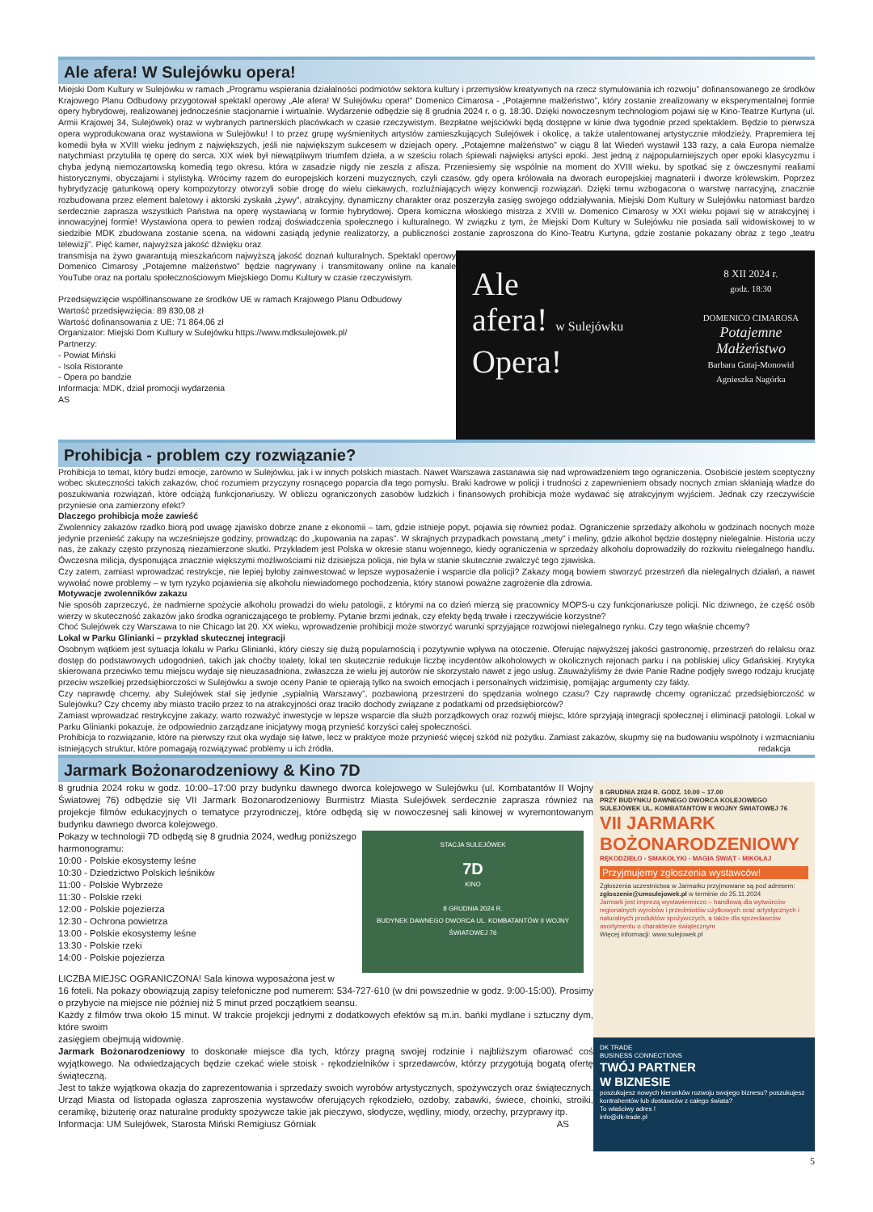Ale afera! W Sulejówku opera!
Miejski Dom Kultury w Sulejówku w ramach „Programu wspierania działalności podmiotów sektora kultury i przemysłów kreatywnych na rzecz stymulowania ich rozwoju” dofinansowanego ze środków Krajowego Planu Odbudowy przygotował spektakl operowy „Ale afera! W Sulejówku opera!” Domenico Cimarosa - „Potajemne małżeństwo”, który zostanie zrealizowany w eksperymentalnej formie opery hybrydowej, realizowanej jednocześnie stacjonarnie i wirtualnie. Wydarzenie odbędzie się 8 grudnia 2024 r. o g. 18:30. Dzięki nowoczesnym technologiom pojawi się w Kino-Teatrze Kurtyna (ul. Armii Krajowej 34, Sulejówek) oraz w wybranych partnerskich placówkach w czasie rzeczywistym. Bezpłatne wejściówki będą dostępne w kinie dwa tygodnie przed spektaklem. Będzie to pierwsza opera wyprodukowana oraz wystawiona w Sulejówku! I to przez grupę wyśmienitych artystów zamieszkujących Sulejówek i okolicę, a także utalentowanej artystycznie młodzieży. Prapremiera tej komedii była w XVIII wieku jednym z największych, jeśli nie największym sukcesem w dziejach opery. „Potajemne małżeństwo” w ciągu 8 lat Wiedeń wystawił 133 razy, a cała Europa niemalże natychmiast przytuliła tę operę do serca. XIX wiek był niewątpliwym triumfem dzieła, a w sześciu rolach śpiewali najwięksi artyści epoki. Jest jedną z najpopularniejszych oper epoki klasycyzmu i chyba jedyną niemozartowską komedią tego okresu, która w zasadzie nigdy nie zeszła z afisza. Przeniesiemy się wspólnie na moment do XVIII wieku, by spotkać się z ówczesnymi realiami historycznymi, obyczajami i stylistyką. Wrócimy razem do europejskich korzeni muzycznych, czyli czasów, gdy opera królowała na dworach europejskiej magnaterii i dworze królewskim. Poprzez hybrydyzację gatunkową opery kompozytorzy otworzyli sobie drogę do wielu ciekawych, rozluźniających więzy konwencji rozwiązań. Dzięki temu wzbogacona o warstwę narracyjną, znacznie rozbudowana przez element baletowy i aktorski zyskała „żywy”, atrakcyjny, dynamiczny charakter oraz poszerzyła zasięg swojego oddziaływania. Miejski Dom Kultury w Sulejówku natomiast bardzo serdecznie zaprasza wszystkich Państwa na operę wystawianą w formie hybrydowej. Opera komiczna włoskiego mistrza z XVIII w. Domenico Cimarosy w XXI wieku pojawi się w atrakcyjnej i innowacyjnej formie! Wystawiona opera to pewien rodzaj doświadczenia społecznego i kulturalnego. W związku z tym, że Miejski Dom Kultury w Sulejówku nie posiada sali widowiskowej to w siedzibie MDK zbudowana zostanie scena, na widowni zasiądą jedynie realizatorzy, a publiczności zostanie zaproszona do Kino-Teatru Kurtyna, gdzie zostanie pokazany obraz z tego „teatru telewizji”. Pięć kamer, najwyższa jakość dźwięku oraz
transmisja na żywo gwarantują mieszkańcom najwyższą jakość doznań kulturalnych. Spektakl operowy Domenico Cimarosy „Potajemne małżeństwo” będzie nagrywany i transmitowany online na kanale YouTube oraz na portalu społecznościowym Miejskiego Domu Kultury w czasie rzeczywistym.
Przedsięwzięcie współfinansowane ze środków UE w ramach Krajowego Planu Odbudowy
Wartość przedsięwzięcia: 89 830,08 zł
Wartość dofinansowania z UE: 71 864,06 zł
Organizator: Miejski Dom Kultury w Sulejówku https://www.mdksulejowek.pl/
Partnerzy:
- Powiat Miński
- Isola Ristorante
- Opera po bandzie
Informacja: MDK, dział promocji wydarzenia
AS
Ale
afera! w Sulejówku
Opera!
8 XII 2024 r.
godz. 18:30
DOMENICO CIMAROSA
Potajemne
Małżeństwo
Barbara Gutaj-Monowid
Agnieszka Nagórka
Prohibicja - problem czy rozwiązanie?
Prohibicja to temat, który budzi emocje, zarówno w Sulejówku, jak i w innych polskich miastach. Nawet Warszawa zastanawia się nad wprowadzeniem tego ograniczenia. Osobiście jestem sceptyczny wobec skuteczności takich zakazów, choć rozumiem przyczyny rosnącego poparcia dla tego pomysłu. Braki kadrowe w policji i trudności z zapewnieniem obsady nocnych zmian skłaniają władze do poszukiwania rozwiązań, które odciążą funkcjonariuszy. W obliczu ograniczonych zasobów ludzkich i finansowych prohibicja może wydawać się atrakcyjnym wyjściem. Jednak czy rzeczywiście przyniesie ona zamierzony efekt?
Dlaczego prohibicja może zawieść
Zwolennicy zakazów rzadko biorą pod uwagę zjawisko dobrze znane z ekonomii – tam, gdzie istnieje popyt, pojawia się również podaż. Ograniczenie sprzedaży alkoholu w godzinach nocnych może jedynie przenieść zakupy na wcześniejsze godziny, prowadząc do „kupowania na zapas”. W skrajnych przypadkach powstaną „mety” i meliny, gdzie alkohol będzie dostępny nielegalnie. Historia uczy nas, że zakazy często przynoszą niezamierzone skutki. Przykładem jest Polska w okresie stanu wojennego, kiedy ograniczenia w sprzedaży alkoholu doprowadziły do rozkwitu nielegalnego handlu. Ówczesna milicja, dysponująca znacznie większymi możliwościami niż dzisiejsza policja, nie była w stanie skutecznie zwalczyć tego zjawiska.
Czy zatem, zamiast wprowadzać restrykcje, nie lepiej byłoby zainwestować w lepsze wyposażenie i wsparcie dla policji? Zakazy mogą bowiem stworzyć przestrzeń dla nielegalnych działań, a nawet wywołać nowe problemy – w tym ryzyko pojawienia się alkoholu niewiadomego pochodzenia, który stanowi poważne zagrożenie dla zdrowia.
Motywacje zwolenników zakazu
Nie sposób zaprzeczyć, że nadmierne spożycie alkoholu prowadzi do wielu patologii, z którymi na co dzień mierzą się pracownicy MOPS-u czy funkcjonariusze policji. Nic dziwnego, że część osób wierzy w skuteczność zakazów jako środka ograniczającego te problemy. Pytanie brzmi jednak, czy efekty będą trwałe i rzeczywiście korzystne?
Choć Sulejówek czy Warszawa to nie Chicago lat 20. XX wieku, wprowadzenie prohibicji może stworzyć warunki sprzyjające rozwojowi nielegalnego rynku. Czy tego właśnie chcemy?
Lokal w Parku Glinianki – przykład skutecznej integracji
Osobnym wątkiem jest sytuacja lokalu w Parku Glinianki, który cieszy się dużą popularnością i pozytywnie wpływa na otoczenie. Oferując najwyższej jakości gastronomię, przestrzeń do relaksu oraz dostęp do podstawowych udogodnień, takich jak choćby toalety, lokal ten skutecznie redukuje liczbę incydentów alkoholowych w okolicznych rejonach parku i na pobliskiej ulicy Gdańskiej. Krytyka skierowana przeciwko temu miejscu wydaje się nieuzasadniona, zwłaszcza że wielu jej autorów nie skorzystało nawet z jego usług. Zauważyliśmy że dwie Panie Radne podjęły swego rodzaju krucjatę przeciw wszelkiej przedsiębiorczości w Sulejówku a swoje oceny Panie te opierają tylko na swoich emocjach i personalnych widzimisię, pomijając argumenty czy fakty.
Czy naprawdę chcemy, aby Sulejówek stał się jedynie „sypialnią Warszawy”, pozbawioną przestrzeni do spędzania wolnego czasu? Czy naprawdę chcemy ograniczać przedsiębiorczość w Sulejówku? Czy chcemy aby miasto traciło przez to na atrakcyjności oraz traciło dochody związane z podatkami od przedsiębiorców?
Zamiast wprowadzać restrykcyjne zakazy, warto rozważyć inwestycje w lepsze wsparcie dla służb porządkowych oraz rozwój miejsc, które sprzyjają integracji społecznej i eliminacji patologii. Lokal w Parku Glinianki pokazuje, że odpowiednio zarządzane inicjatywy mogą przynieść korzyści całej społeczności.
Prohibicja to rozwiązanie, które na pierwszy rzut oka wydaje się łatwe, lecz w praktyce może przynieść więcej szkód niż pożytku. Zamiast zakazów, skupmy się na budowaniu wspólnoty i wzmacnianiu istniejących struktur, które pomagają rozwiązywać problemy u ich źródła. redakcja
Jarmark Bożonarodzeniowy & Kino 7D
8 grudnia 2024 roku w godz. 10:00–17:00 przy budynku dawnego dworca kolejowego w Sulejówku (ul. Kombatantów II Wojny Światowej 76) odbędzie się VII Jarmark Bożonarodzeniowy Burmistrz Miasta Sulejówek serdecznie zaprasza również na projekcje filmów edukacyjnych o tematyce przyrodniczej, które odbędą się w nowoczesnej sali kinowej w wyremontowanym budynku dawnego dworca kolejowego.
Pokazy w technologii 7D odbędą się 8 grudnia 2024, według poniższego harmonogramu:
10:00 - Polskie ekosystemy leśne
10:30 - Dziedzictwo Polskich leśników
11:00 - Polskie Wybrzeże
11:30 - Polskie rzeki
12:00 - Polskie pojezierza
12:30 - Ochrona powietrza
13:00 - Polskie ekosystemy leśne
13:30 - Polskie rzeki
14:00 - Polskie pojezierza
STACJA SULEJÓWEK
7D
KINO
8 GRUDNIA 2024 R.
BUDYNEK DAWNEGO DWORCA UL. KOMBATANTÓW II WOJNY ŚWIATOWEJ 76
LICZBA MIEJSC OGRANICZONA! Sala kinowa wyposażona jest w
16 foteli. Na pokazy obowiązują zapisy telefoniczne pod numerem: 534-727-610 (w dni powszednie w godz. 9:00-15:00). Prosimy o przybycie na miejsce nie później niż 5 minut przed początkiem seansu.
Każdy z filmów trwa około 15 minut. W trakcie projekcji jednymi z dodatkowych efektów są m.in. bańki mydlane i sztuczny dym, które swoim
zasięgiem obejmują widownię.
Jarmark Bożonarodzeniowy to doskonałe miejsce dla tych, którzy pragną swojej rodzinie i najbliższym ofiarować coś wyjątkowego. Na odwiedzających będzie czekać wiele stoisk - rękodzielników i sprzedawców, którzy przygotują bogatą ofertę świąteczną.
Jest to także wyjątkowa okazja do zaprezentowania i sprzedaży swoich wyrobów artystycznych, spożywczych oraz świątecznych. Urząd Miasta od listopada ogłasza zaproszenia wystawców oferujących rękodzieło, ozdoby, zabawki, świece, choinki, stroiki, ceramikę, biżuterię oraz naturalne produkty spożywcze takie jak pieczywo, słodycze, wędliny, miody, orzechy, przyprawy itp.
Informacja: UM Sulejówek, Starosta Miński Remigiusz Górniak AS
8 GRUDNIA 2024 R. GODZ. 10.00 – 17.00
PRZY BUDYNKU DAWNEGO DWORCA KOLEJOWEGO SULEJÓWEK UL. KOMBATANTÓW II WOJNY ŚWIATOWEJ 76
VII JARMARK
BOŻONARODZENIOWY
RĘKODZIEŁO - SMAKOŁYKI - MAGIA ŚWIĄT - MIKOŁAJ
Przyjmujemy zgłoszenia wystawców!
Zgłoszenia uczestnictwa w Jarmarku przyjmowane są pod adresem: zgloszenie@umsulejowek.pl w terminie do 25.11.2024
Jarmark jest imprezą wystawienniczo – handlową dla wytwórców regionalnych wyrobów i przedmiotów użytkowych oraz artystycznych i naturalnych produktów spożywczych, a także dla sprzedawców asortymentu o charakterze świątecznym
Więcej informacji: www.sulejowek.pl
DK TRADE
BUSINESS CONNECTIONS
TWÓJ PARTNER
W BIZNESIE
poszukujesz nowych kierunków rozwoju swojego biznesu? poszukujesz kontrahentów lub dostawców z całego świata?
To właściwy adres !
info@dk-trade.pl
5